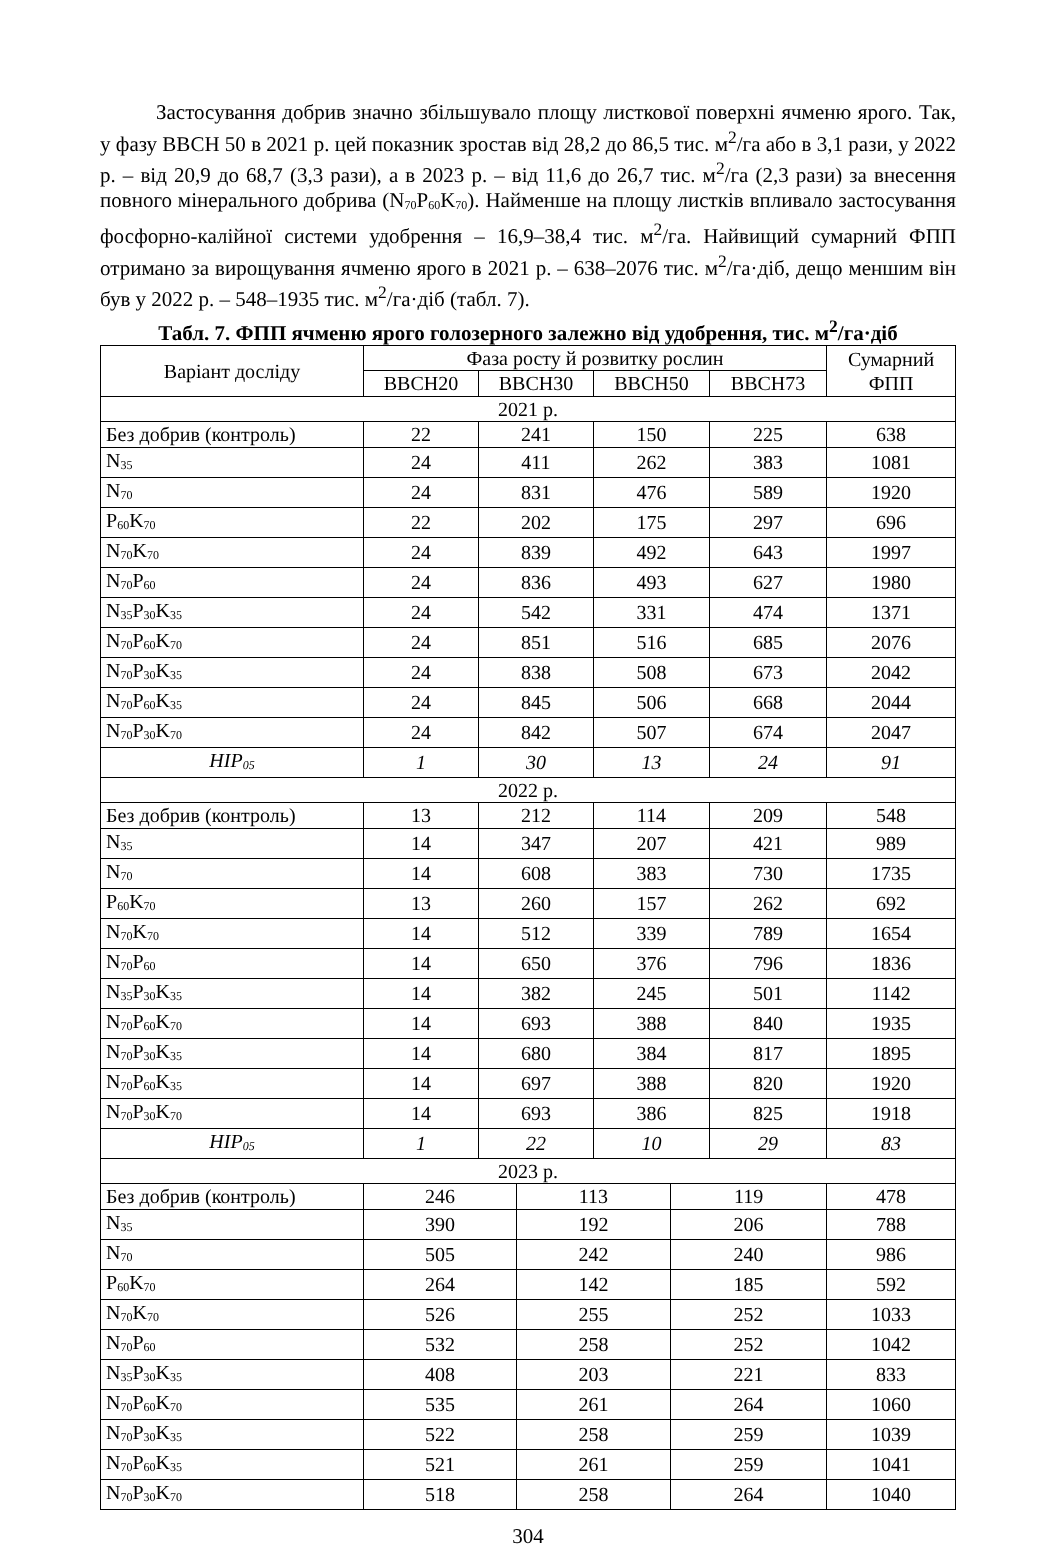Застосування добрив значно збільшувало площу листкової поверхні ячменю ярого. Так, у фазу ВВСН 50 в 2021 р. цей показник зростав від 28,2 до 86,5 тис. м<sup>2</sup>/га або в 3,1 рази, у 2022 р. – від 20,9 до 68,7 (3,3 рази), а в 2023 р. – від 11,6 до 26,7 тис. м<sup>2</sup>/га (2,3 рази) за внесення повного мінерального добрива (N<sub>70</sub>P<sub>60</sub>K<sub>70</sub>). Найменше на площу листків впливало застосування фосфорно-калійної системи удобрення – 16,9–38,4 тис. м<sup>2</sup>/га. Найвищий сумарний ФПП отримано за вирощування ячменю ярого в 2021 р. – 638–2076 тис. м<sup>2</sup>/га·діб, дещо меншим він був у 2022 р. – 548–1935 тис. м<sup>2</sup>/га·діб (табл. 7).
Табл. 7. ФПП ячменю ярого голозерного залежно від удобрення, тис. м<sup>2</sup>/га·діб
| Варіант досліду | Фаза росту й розвитку рослин | | | | | | Сумарний ФПП |
| --- | --- | --- | --- | --- | --- | --- | --- |
| | BBCH20 | BBCH30 | | BBCH50 | | BBCH73 | |
| 2021 р. | | | | | | | |
| Без добрив (контроль) | 22 | 241 | | 150 | | 225 | 638 |
| N<sub>35</sub> | 24 | 411 | | 262 | | 383 | 1081 |
| N<sub>70</sub> | 24 | 831 | | 476 | | 589 | 1920 |
| P<sub>60</sub>K<sub>70</sub> | 22 | 202 | | 175 | | 297 | 696 |
| N<sub>70</sub>K<sub>70</sub> | 24 | 839 | | 492 | | 643 | 1997 |
| N<sub>70</sub>P<sub>60</sub> | 24 | 836 | | 493 | | 627 | 1980 |
| N<sub>35</sub>P<sub>30</sub>K<sub>35</sub> | 24 | 542 | | 331 | | 474 | 1371 |
| N<sub>70</sub>P<sub>60</sub>K<sub>70</sub> | 24 | 851 | | 516 | | 685 | 2076 |
| N<sub>70</sub>P<sub>30</sub>K<sub>35</sub> | 24 | 838 | | 508 | | 673 | 2042 |
| N<sub>70</sub>P<sub>60</sub>K<sub>35</sub> | 24 | 845 | | 506 | | 668 | 2044 |
| N<sub>70</sub>P<sub>30</sub>K<sub>70</sub> | 24 | 842 | | 507 | | 674 | 2047 |
| НІР<sub>05</sub> | 1 | 30 | | 13 | | 24 | 91 |
| 2022 р. | | | | | | | |
| Без добрив (контроль) | 13 | 212 | | 114 | | 209 | 548 |
| N<sub>35</sub> | 14 | 347 | | 207 | | 421 | 989 |
| N<sub>70</sub> | 14 | 608 | | 383 | | 730 | 1735 |
| P<sub>60</sub>K<sub>70</sub> | 13 | 260 | | 157 | | 262 | 692 |
| N<sub>70</sub>K<sub>70</sub> | 14 | 512 | | 339 | | 789 | 1654 |
| N<sub>70</sub>P<sub>60</sub> | 14 | 650 | | 376 | | 796 | 1836 |
| N<sub>35</sub>P<sub>30</sub>K<sub>35</sub> | 14 | 382 | | 245 | | 501 | 1142 |
| N<sub>70</sub>P<sub>60</sub>K<sub>70</sub> | 14 | 693 | | 388 | | 840 | 1935 |
| N<sub>70</sub>P<sub>30</sub>K<sub>35</sub> | 14 | 680 | | 384 | | 817 | 1895 |
| N<sub>70</sub>P<sub>60</sub>K<sub>35</sub> | 14 | 697 | | 388 | | 820 | 1920 |
| N<sub>70</sub>P<sub>30</sub>K<sub>70</sub> | 14 | 693 | | 386 | | 825 | 1918 |
| НІР<sub>05</sub> | 1 | 22 | | 10 | | 29 | 83 |
| 2023 р. | | | | | | | |
| Без добрив (контроль) | 246 | | 113 | | 119 | | 478 |
| N<sub>35</sub> | 390 | | 192 | | 206 | | 788 |
| N<sub>70</sub> | 505 | | 242 | | 240 | | 986 |
| P<sub>60</sub>K<sub>70</sub> | 264 | | 142 | | 185 | | 592 |
| N<sub>70</sub>K<sub>70</sub> | 526 | | 255 | | 252 | | 1033 |
| N<sub>70</sub>P<sub>60</sub> | 532 | | 258 | | 252 | | 1042 |
| N<sub>35</sub>P<sub>30</sub>K<sub>35</sub> | 408 | | 203 | | 221 | | 833 |
| N<sub>70</sub>P<sub>60</sub>K<sub>70</sub> | 535 | | 261 | | 264 | | 1060 |
| N<sub>70</sub>P<sub>30</sub>K<sub>35</sub> | 522 | | 258 | | 259 | | 1039 |
| N<sub>70</sub>P<sub>60</sub>K<sub>35</sub> | 521 | | 261 | | 259 | | 1041 |
| N<sub>70</sub>P<sub>30</sub>K<sub>70</sub> | 518 | | 258 | | 264 | | 1040 |
304